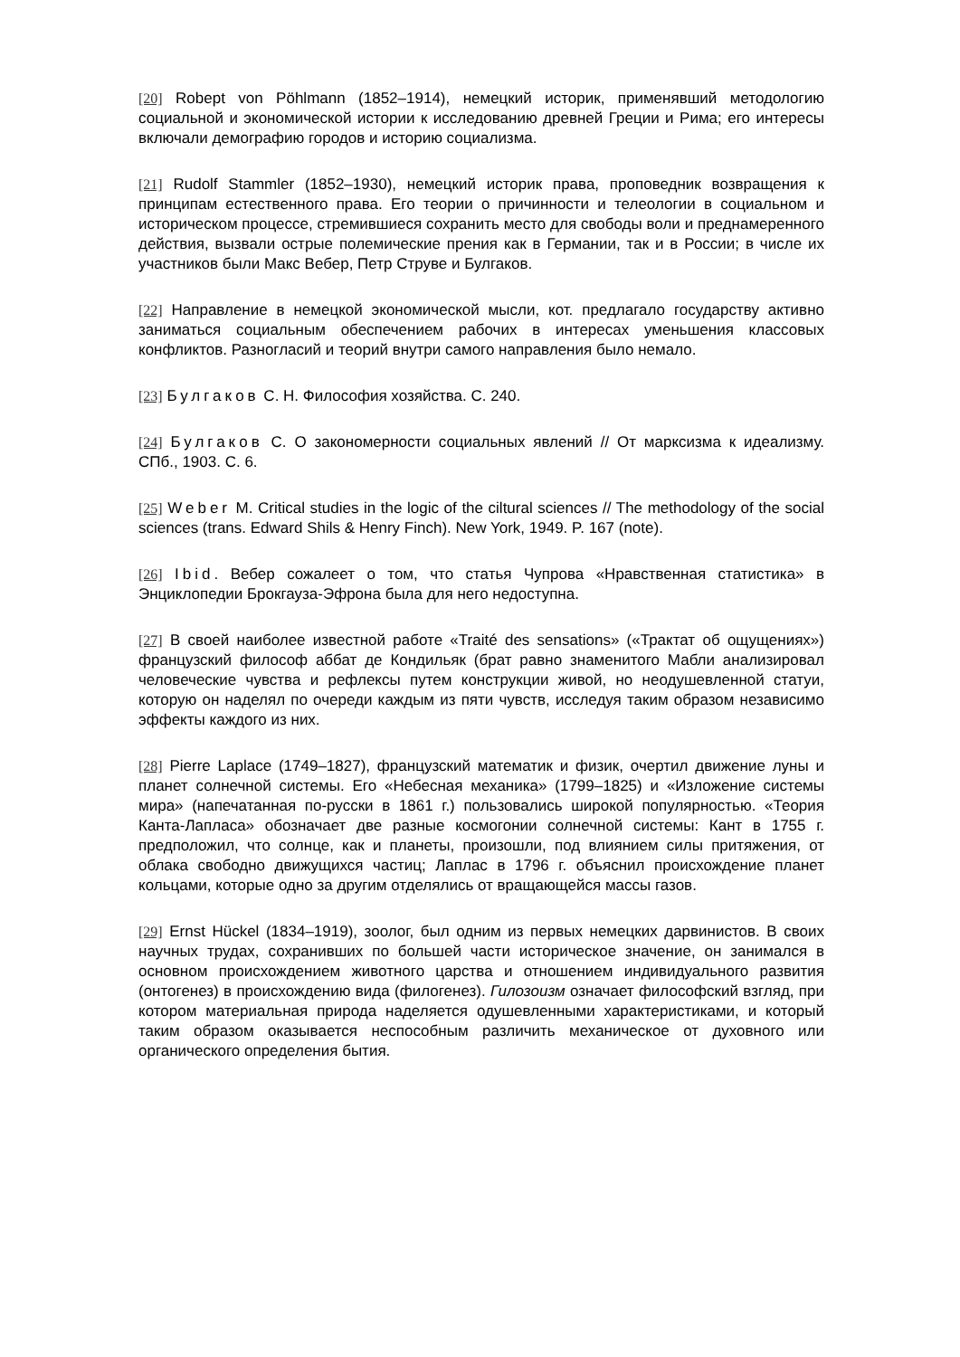[20] Robept von Pöhlmann (1852–1914), немецкий историк, применявший методологию социальной и экономической истории к исследованию древней Греции и Рима; его интересы включали демографию городов и историю социализма.
[21] Rudolf Stammler (1852–1930), немецкий историк права, проповедник возвращения к принципам естественного права. Его теории о причинности и телеологии в социальном и историческом процессе, стремившиеся сохранить место для свободы воли и преднамеренного действия, вызвали острые полемические прения как в Германии, так и в России; в числе их участников были Макс Вебер, Петр Струве и Булгаков.
[22] Направление в немецкой экономической мысли, кот. предлагало государству активно заниматься социальным обеспечением рабочих в интересах уменьшения классовых конфликтов. Разногласий и теорий внутри самого направления было немало.
[23] Булгаков С. Н. Философия хозяйства. С. 240.
[24] Булгаков С. О закономерности социальных явлений // От марксизма к идеализму. СПб., 1903. С. 6.
[25] Weber M. Critical studies in the logic of the ciltural sciences // The methodology of the social sciences (trans. Edward Shils & Henry Finch). New York, 1949. P. 167 (note).
[26] Ibid. Вебер сожалеет о том, что статья Чупрова «Нравственная статистика» в Энциклопедии Брокгауза-Эфрона была для него недоступна.
[27] В своей наиболее известной работе «Traité des sensations» («Трактат об ощущениях») французский философ аббат де Кондильяк (брат равно знаменитого Мабли анализировал человеческие чувства и рефлексы путем конструкции живой, но неодушевленной статуи, которую он наделял по очереди каждым из пяти чувств, исследуя таким образом независимо эффекты каждого из них.
[28] Pierre Laplace (1749–1827), французский математик и физик, очертил движение луны и планет солнечной системы. Его «Небесная механика» (1799–1825) и «Изложение системы мира» (напечатанная по-русски в 1861 г.) пользовались широкой популярностью. «Теория Канта-Лапласа» обозначает две разные космогонии солнечной системы: Кант в 1755 г. предположил, что солнце, как и планеты, произошли, под влиянием силы притяжения, от облака свободно движущихся частиц; Лаплас в 1796 г. объяснил происхождение планет кольцами, которые одно за другим отделялись от вращающейся массы газов.
[29] Ernst Hückel (1834–1919), зоолог, был одним из первых немецких дарвинистов. В своих научных трудах, сохранивших по большей части историческое значение, он занимался в основном происхождением животного царства и отношением индивидуального развития (онтогенез) в происхождению вида (филогенез). Гилозоизм означает философский взгляд, при котором материальная природа наделяется одушевленными характеристиками, и который таким образом оказывается неспособным различить механическое от духовного или органического определения бытия.